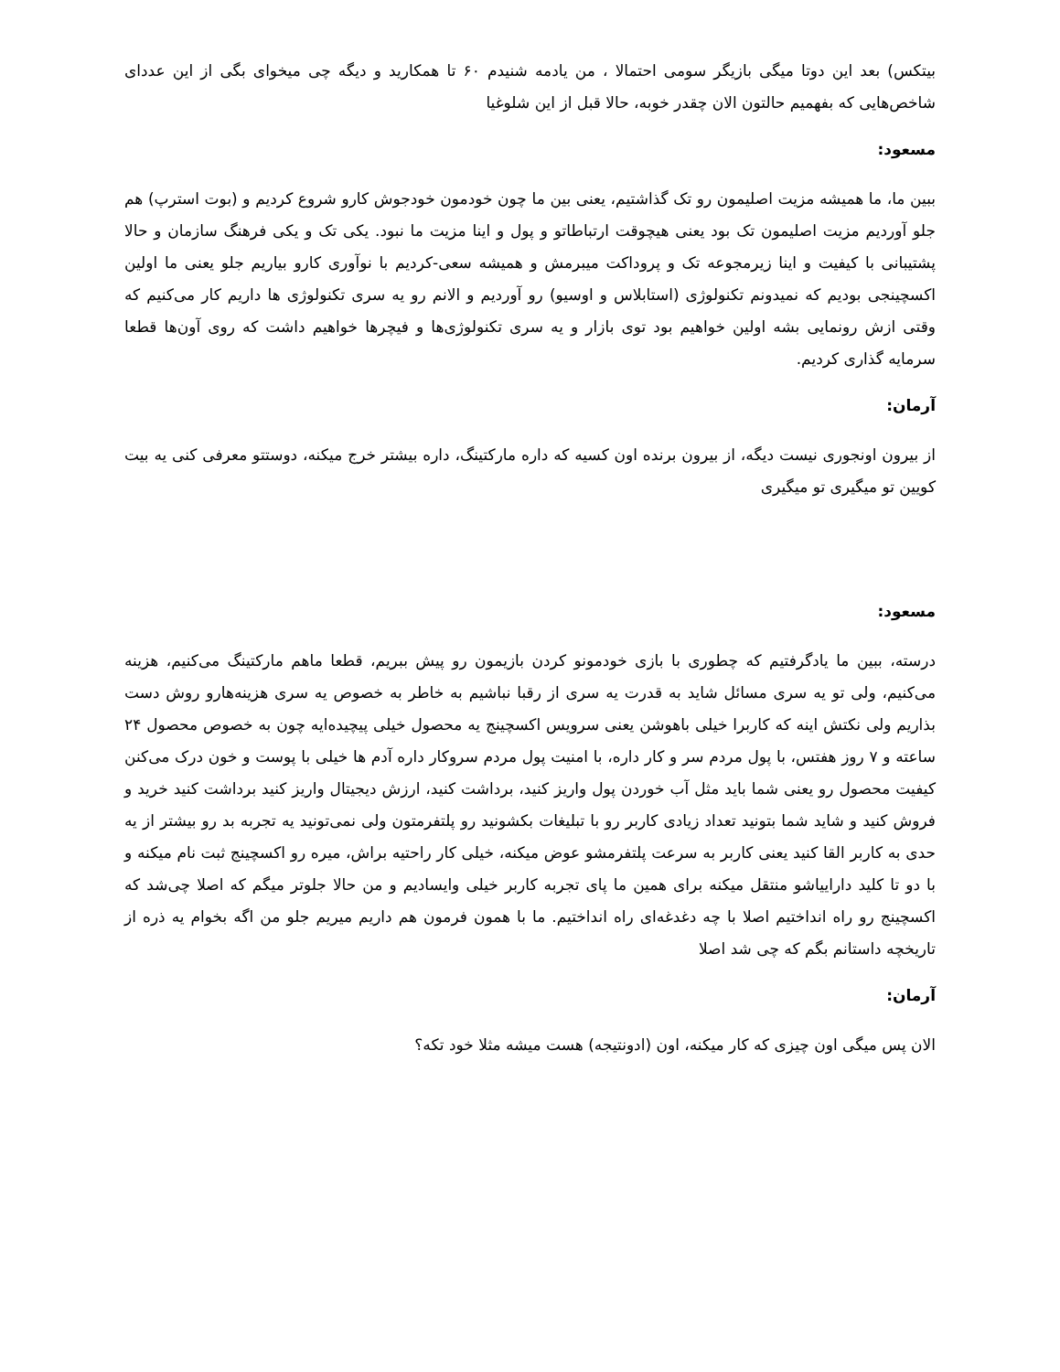بیتکس) بعد این دوتا میگی بازیگر سومی احتمالا ، من یادمه شنیدم ۶۰ تا همکارید و دیگه چی میخوای بگی از این عددای شاخص‌هایی که بفهمیم حالتون الان چقدر خوبه، حالا قبل از این شلوغیا
مسعود:
ببین ما، ما همیشه مزیت اصلیمون رو تک گذاشتیم، یعنی بین ما چون خودمون خودجوش کارو شروع کردیم و (بوت استرپ) هم جلو آوردیم مزیت اصلیمون تک بود یعنی هیچوقت ارتباطاتو و پول و اینا مزیت ما نبود. یکی تک و یکی فرهنگ سازمان و حالا پشتیبانی با کیفیت و اینا زیرمجوعه تک و پروداکت میبرمش و همیشه سعی-کردیم با نوآوری کارو بیاریم جلو یعنی ما اولین اکسچینجی بودیم که نمیدونم تکنولوژی (استابلاس و اوسیو) رو آوردیم و الانم رو یه سری تکنولوژی ها داریم کار می‌کنیم که وقتی ازش رونمایی بشه اولین خواهیم بود توی بازار و یه سری تکنولوژی‌ها و فیچرها خواهیم داشت که روی آون‌ها قطعا سرمایه گذاری کردیم.
آرمان:
از بیرون اونجوری نیست دیگه، از بیرون برنده اون کسیه که داره مارکتینگ، داره بیشتر خرج میکنه، دوستتو معرفی کنی یه بیت کویین تو میگیری تو میگیری
مسعود:
درسته، ببین ما یادگرفتیم که چطوری با بازی خودمونو کردن بازیمون رو پیش ببریم، قطعا ماهم مارکتینگ می‌کنیم، هزینه می‌کنیم، ولی تو یه سری مسائل شاید به قدرت یه سری از رقبا نباشیم به خاطر به خصوص یه سری هزینه‌هارو روش دست بذاریم ولی نکتش اینه که کاربرا خیلی باهوشن یعنی سرویس اکسچینج یه محصول خیلی پیچیده‌ایه چون به خصوص محصول ۲۴ ساعته و ۷ روز هفتس، با پول مردم سر و کار داره، با امنیت پول مردم سروکار داره آدم ها خیلی با پوست و خون درک می‌کنن کیفیت محصول رو یعنی شما باید مثل آب خوردن پول واریز کنید، برداشت کنید، ارزش دیجیتال واریز کنید برداشت کنید خرید و فروش کنید و شاید شما بتونید تعداد زیادی کاربر رو با تبلیغات بکشونید رو پلتفرمتون ولی نمی‌تونید یه تجربه بد رو بیشتر از یه حدی به کاربر القا کنید یعنی کاربر به سرعت پلتفرمشو عوض میکنه، خیلی کار راحتیه براش، میره رو اکسچینج ثبت نام میکنه و با دو تا کلید داراییاشو منتقل میکنه برای همین ما پای تجربه کاربر خیلی وایسادیم و من حالا جلوتر میگم که اصلا چی‌شد که اکسچینج رو راه انداختیم اصلا با چه دغدغه‌ای راه انداختیم. ما با همون فرمون هم داریم میریم جلو من اگه بخوام یه ذره از تاریخچه داستانم بگم که چی شد اصلا
آرمان:
الان پس میگی اون چیزی که کار میکنه، اون (ادونتیجه) هست میشه مثلا خود تکه؟